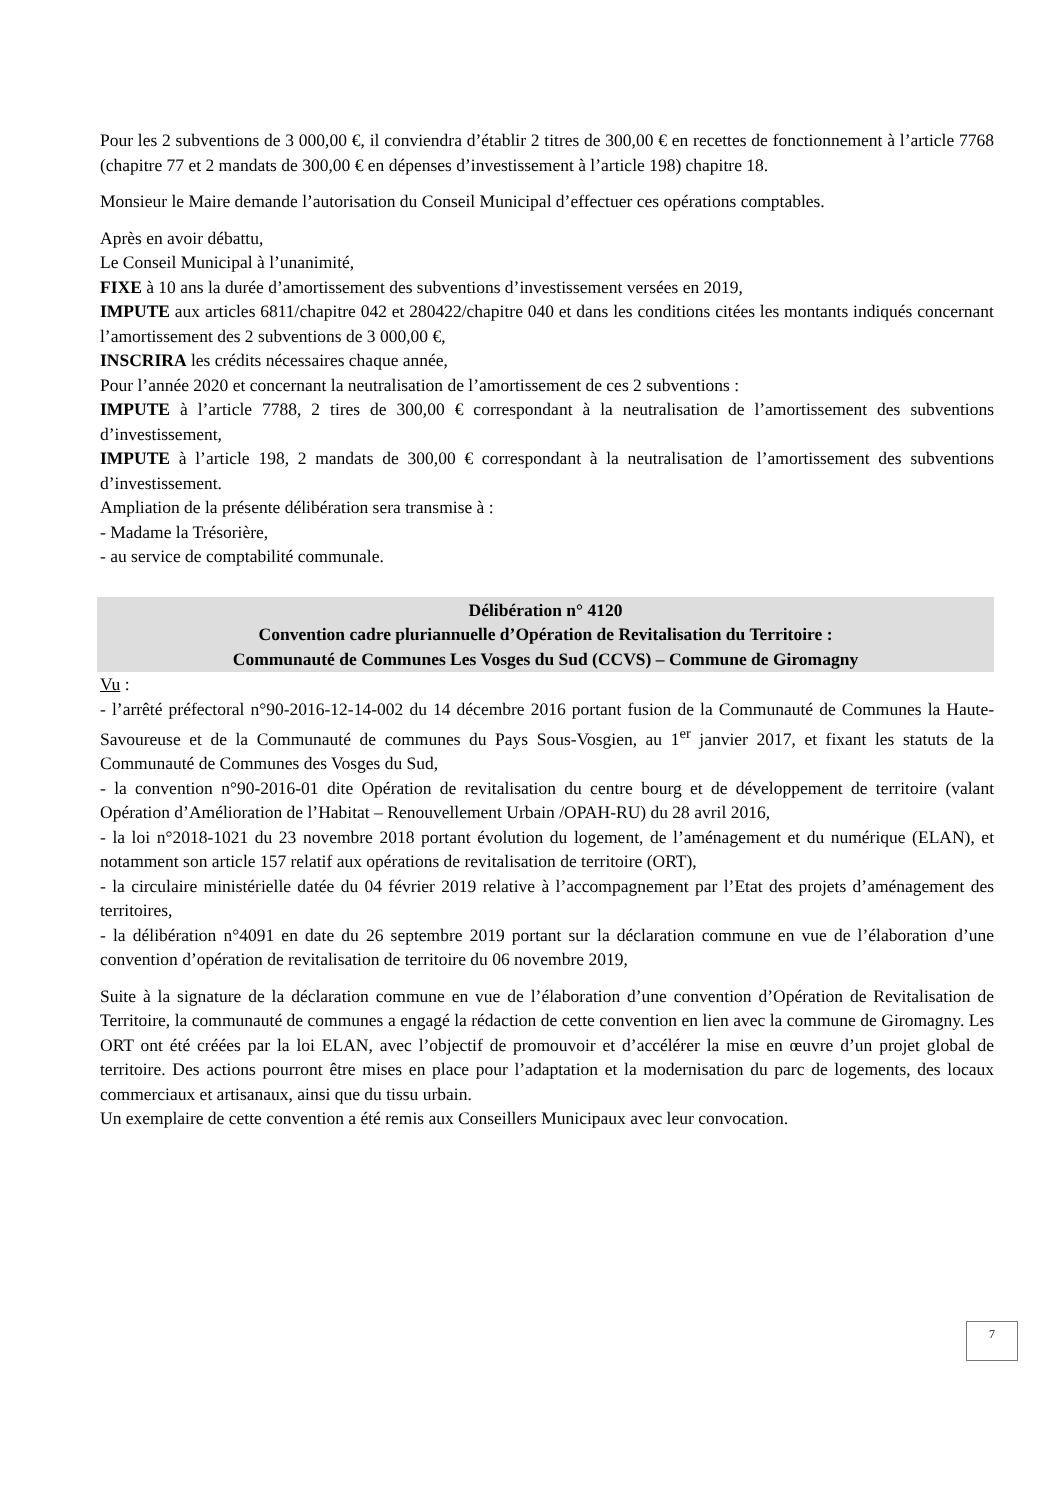Pour les 2 subventions de 3 000,00 €, il conviendra d’établir 2 titres de 300,00 € en recettes de fonctionnement à l’article 7768 (chapitre 77 et 2 mandats de 300,00 € en dépenses d’investissement à l’article 198) chapitre 18.
Monsieur le Maire demande l’autorisation du Conseil Municipal d’effectuer ces opérations comptables.
Après en avoir débattu,
Le Conseil Municipal à l’unanimité,
FIXE à 10 ans la durée d’amortissement des subventions d’investissement versées en 2019,
IMPUTE aux articles 6811/chapitre 042 et 280422/chapitre 040 et dans les conditions citées les montants indiqués concernant l’amortissement des 2 subventions de 3 000,00 €,
INSCRIRA les crédits nécessaires chaque année,
Pour l’année 2020 et concernant la neutralisation de l’amortissement de ces 2 subventions :
IMPUTE à l’article 7788, 2 tires de 300,00 € correspondant à la neutralisation de l’amortissement des subventions d’investissement,
IMPUTE à l’article 198, 2 mandats de 300,00 € correspondant à la neutralisation de l’amortissement des subventions d’investissement.
Ampliation de la présente délibération sera transmise à :
- Madame la Trésorière,
- au service de comptabilité communale.
Délibération n° 4120
Convention cadre pluriannuelle d’Opération de Revitalisation du Territoire :
Communauté de Communes Les Vosges du Sud (CCVS) – Commune de Giromagny
Vu :
- l’arrêté préfectoral n°90-2016-12-14-002 du 14 décembre 2016 portant fusion de la Communauté de Communes la Haute-Savoureuse et de la Communauté de communes du Pays Sous-Vosgien, au 1<sup>er</sup> janvier 2017, et fixant les statuts de la Communauté de Communes des Vosges du Sud,
- la convention n°90-2016-01 dite Opération de revitalisation du centre bourg et de développement de territoire (valant Opération d’Amélioration de l’Habitat – Renouvellement Urbain /OPAH-RU) du 28 avril 2016,
- la loi n°2018-1021 du 23 novembre 2018 portant évolution du logement, de l’aménagement et du numérique (ELAN), et notamment son article 157 relatif aux opérations de revitalisation de territoire (ORT),
- la circulaire ministérielle datée du 04 février 2019 relative à l’accompagnement par l’Etat des projets d’aménagement des territoires,
- la délibération n°4091 en date du 26 septembre 2019 portant sur la déclaration commune en vue de l’élaboration d’une convention d’opération de revitalisation de territoire du 06 novembre 2019,
Suite à la signature de la déclaration commune en vue de l’élaboration d’une convention d’Opération de Revitalisation de Territoire, la communauté de communes a engagé la rédaction de cette convention en lien avec la commune de Giromagny. Les ORT ont été créées par la loi ELAN, avec l’objectif de promouvoir et d’accélérer la mise en œuvre d’un projet global de territoire. Des actions pourront être mises en place pour l’adaptation et la modernisation du parc de logements, des locaux commerciaux et artisanaux, ainsi que du tissu urbain.
Un exemplaire de cette convention a été remis aux Conseillers Municipaux avec leur convocation.
7